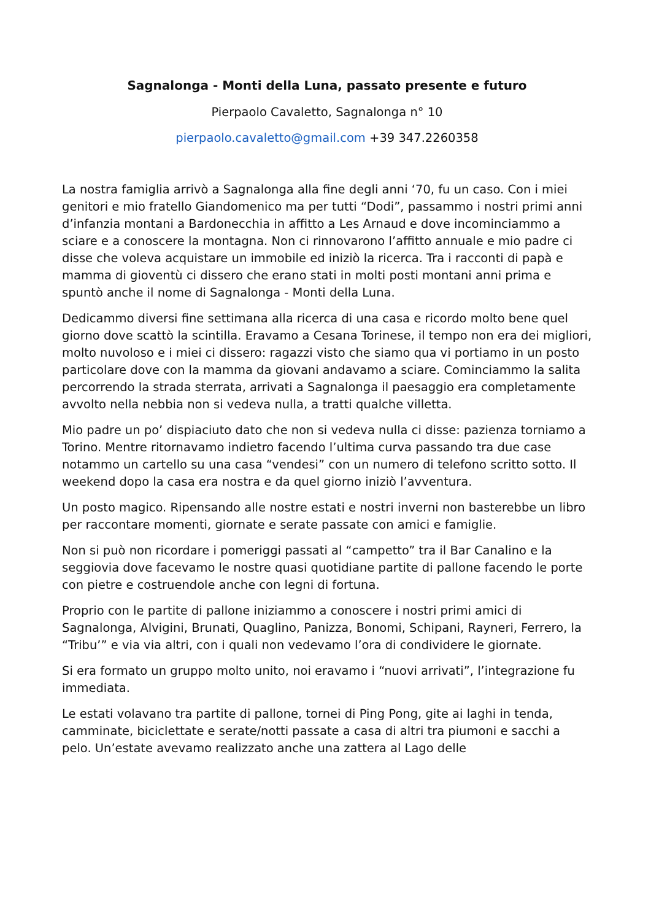Sagnalonga - Monti della Luna, passato presente e futuro
Pierpaolo Cavaletto, Sagnalonga n° 10
pierpaolo.cavaletto@gmail.com +39 347.2260358
La nostra famiglia arrivò a Sagnalonga alla fine degli anni ‘70, fu un caso. Con i miei genitori e mio fratello Giandomenico ma per tutti “Dodi”, passammo i nostri primi anni d’infanzia montani a Bardonecchia in affitto a Les Arnaud e dove incominciammo a sciare e a conoscere la montagna. Non ci rinnovarono l’affitto annuale e mio padre ci disse che voleva acquistare un immobile ed iniziò la ricerca. Tra i racconti di papà e mamma di gioventù ci dissero che erano stati in molti posti montani anni prima e spuntò anche il nome di Sagnalonga - Monti della Luna.
Dedicammo diversi fine settimana alla ricerca di una casa e ricordo molto bene quel giorno dove scattò la scintilla. Eravamo a Cesana Torinese, il tempo non era dei migliori, molto nuvoloso e i miei ci dissero: ragazzi visto che siamo qua vi portiamo in un posto particolare dove con la mamma da giovani andavamo a sciare. Cominciammo la salita percorrendo la strada sterrata, arrivati a Sagnalonga il paesaggio era completamente avvolto nella nebbia non si vedeva nulla, a tratti qualche villetta.
Mio padre un po’ dispiaciuto dato che non si vedeva nulla ci disse: pazienza torniamo a Torino. Mentre ritornavamo indietro facendo l’ultima curva passando tra due case notammo un cartello su una casa “vendesi” con un numero di telefono scritto sotto. Il weekend dopo la casa era nostra e da quel giorno iniziò l’avventura.
Un posto magico. Ripensando alle nostre estati e nostri inverni non basterebbe un libro per raccontare momenti, giornate e serate passate con amici e famiglie.
Non si può non ricordare i pomeriggi passati al “campetto” tra il Bar Canalino e la seggiovia dove facevamo le nostre quasi quotidiane partite di pallone facendo le porte con pietre e costruendole anche con legni di fortuna.
Proprio con le partite di pallone iniziammo a conoscere i nostri primi amici di Sagnalonga, Alvigini, Brunati, Quaglino, Panizza, Bonomi, Schipani, Rayneri, Ferrero, la “Tribu’” e via via altri, con i quali non vedevamo l’ora di condividere le giornate.
Si era formato un gruppo molto unito, noi eravamo i “nuovi arrivati”, l’integrazione fu immediata.
Le estati volavano tra partite di pallone, tornei di Ping Pong, gite ai laghi in tenda, camminate, biciclettate e serate/notti passate a casa di altri tra piumoni e sacchi a pelo. Un’estate avevamo realizzato anche una zattera al Lago delle